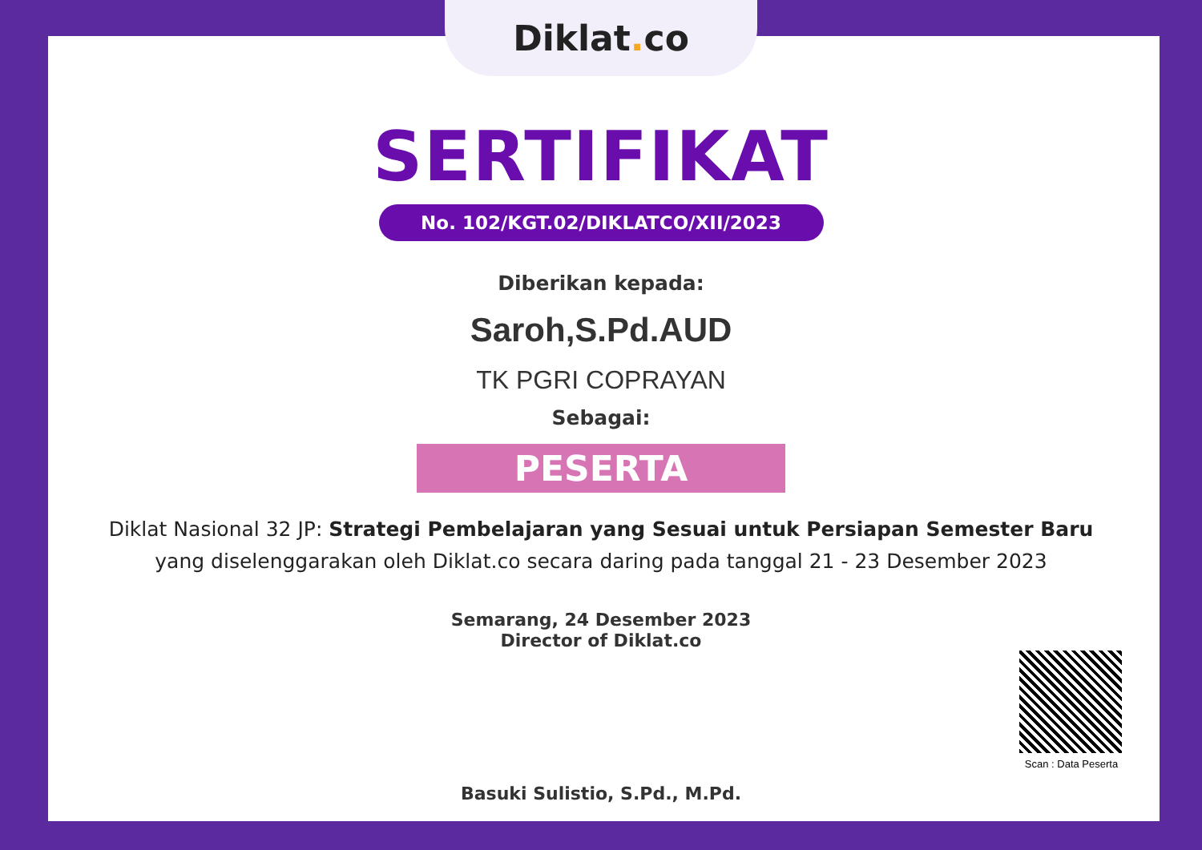Diklat. co
SERTIFIKAT
No. 102/KGT.02/DIKLATCO/XII/2023
Diberikan kepada:
Saroh,S.Pd.AUD
TK PGRI COPRAYAN
Sebagai:
PESERTA
Diklat Nasional 32 JP: Strategi Pembelajaran yang Sesuai untuk Persiapan Semester Baru
yang diselenggarakan oleh Diklat.co secara daring pada tanggal 21 - 23 Desember 2023
Semarang, 24 Desember 2023
Director of Diklat.co
Basuki Sulistio, S.Pd., M.Pd.
Scan : Data Peserta